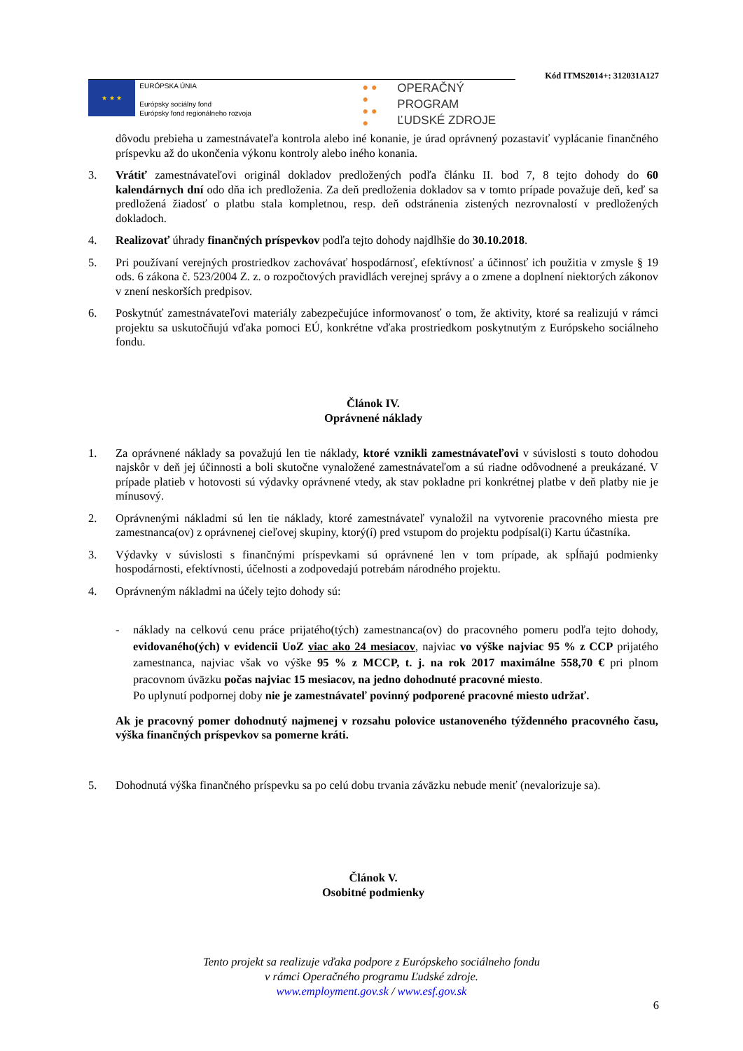Kód ITMS2014+: 312031A127
★ ★ ★
EURÓPSKA ÚNIA
Európsky sociálny fond
Európsky fond regionálneho rozvoja
● ● ●
● ● ●
OPERAČNÝ PROGRAM
ĽUDSKÉ ZDROJE
dôvodu prebieha u zamestnávateľa kontrola alebo iné konanie, je úrad oprávnený pozastaviť vyplácanie finančného príspevku až do ukončenia výkonu kontroly alebo iného konania.
3. Vrátiť zamestnávateľovi originál dokladov predložených podľa článku II. bod 7, 8 tejto dohody do 60 kalendárnych dní odo dňa ich predloženia. Za deň predloženia dokladov sa v tomto prípade považuje deň, keď sa predložená žiadosť o platbu stala kompletnou, resp. deň odstránenia zistených nezrovnalostí v predložených dokladoch.
4. Realizovať úhrady finančných príspevkov podľa tejto dohody najdlhšie do 30.10.2018.
5. Pri používaní verejných prostriedkov zachovávať hospodárnosť, efektívnosť a účinnosť ich použitia v zmysle § 19 ods. 6 zákona č. 523/2004 Z. z. o rozpočtových pravidlách verejnej správy a o zmene a doplnení niektorých zákonov v znení neskorších predpisov.
6. Poskytnúť zamestnávateľovi materiály zabezpečujúce informovanosť o tom, že aktivity, ktoré sa realizujú v rámci projektu sa uskutočňujú vďaka pomoci EÚ, konkrétne vďaka prostriedkom poskytnutým z Európskeho sociálneho fondu.
Článok IV.
Oprávnené náklady
1. Za oprávnené náklady sa považujú len tie náklady, ktoré vznikli zamestnávateľovi v súvislosti s touto dohodou najskôr v deň jej účinnosti a boli skutočne vynaložené zamestnávateľom a sú riadne odôvodnené a preukázané. V prípade platieb v hotovosti sú výdavky oprávnené vtedy, ak stav pokladne pri konkrétnej platbe v deň platby nie je mínusový.
2. Oprávnenými nákladmi sú len tie náklady, ktoré zamestnávateľ vynaložil na vytvorenie pracovného miesta pre zamestnanca(ov) z oprávnenej cieľovej skupiny, ktorý(í) pred vstupom do projektu podpísal(i) Kartu účastníka.
3. Výdavky v súvislosti s finančnými príspevkami sú oprávnené len v tom prípade, ak spĺňajú podmienky hospodárnosti, efektívnosti, účelnosti a zodpovedajú potrebám národného projektu.
4. Oprávneným nákladmi na účely tejto dohody sú:
- náklady na celkovú cenu práce prijatého(tých) zamestnanca(ov) do pracovného pomeru podľa tejto dohody, evidovaného(ých) v evidencii UoZ viac ako 24 mesiacov, najviac vo výške najviac 95 % z CCP prijatého zamestnanca, najviac však vo výške 95 % z MCCP, t. j. na rok 2017 maximálne 558,70 € pri plnom pracovnom úväzku počas najviac 15 mesiacov, na jedno dohodnuté pracovné miesto.
Po uplynutí podpornej doby nie je zamestnávateľ povinný podporené pracovné miesto udržať.
Ak je pracovný pomer dohodnutý najmenej v rozsahu polovice ustanoveného týždenného pracovného času, výška finančných príspevkov sa pomerne kráti.
5. Dohodnutá výška finančného príspevku sa po celú dobu trvania záväzku nebude meniť (nevalorizuje sa).
Článok V.
Osobitné podmienky
Tento projekt sa realizuje vďaka podpore z Európskeho sociálneho fondu
v rámci Operačného programu Ľudské zdroje.
www.employment.gov.sk / www.esf.gov.sk
6